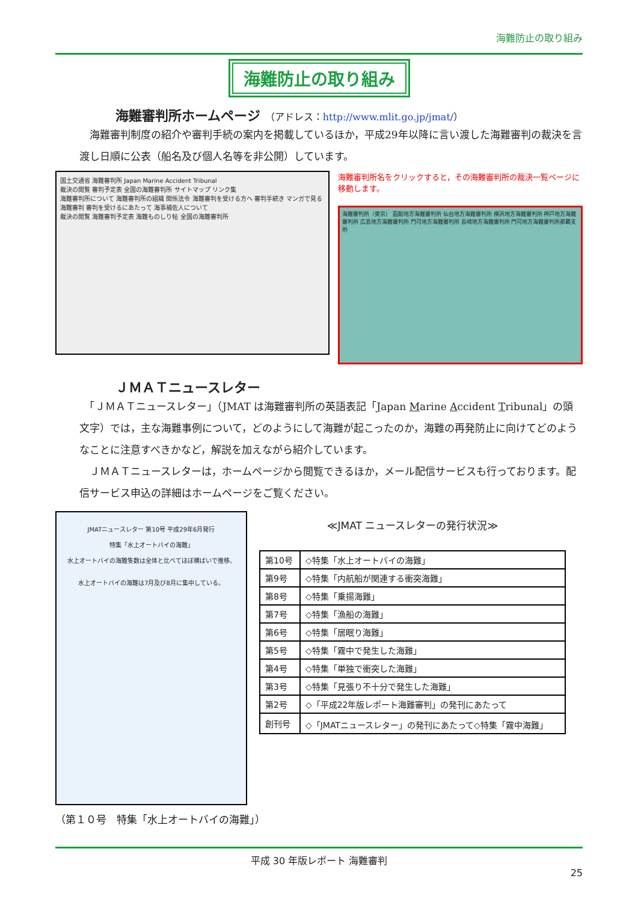海難防止の取り組み
海難防止の取り組み
海難審判所ホームページ （アドレス：http://www.mlit.go.jp/jmat/）
　海難審判制度の紹介や審判手続の案内を掲載しているほか，平成29年以降に言い渡した海難審判の裁決を言渡し日順に公表（船名及び個人名等を非公開）しています。
国土交通省 海難審判所 Japan Marine Accident Tribunal
裁決の閲覧 審判予定表 全国の海難審判所 サイトマップ リンク集
海難審判所について 海難審判所の組織 関係法令 海難審判を受ける方へ 審判手続き マンガで見る海難審判 審判を受けるにあたって 海事補佐人について
裁決の閲覧 海難審判予定表 海難ものしり帖 全国の海難審判所
海難審判所名をクリックすると，その海難審判所の裁決一覧ページに移動します。
海難審判所（東京） 函館地方海難審判所 仙台地方海難審判所 横浜地方海難審判所 神戸地方海難審判所 広島地方海難審判所 門司地方海難審判所 長崎地方海難審判所 門司地方海難審判所那覇支所
ＪＭＡＴニュースレター
　「ＪＭＡＴニュースレター」（JMAT は海難審判所の英語表記「Japan Marine Accident Tribunal」の頭文字）では，主な海難事例について，どのようにして海難が起こったのか，海難の再発防止に向けてどのようなことに注意すべきかなど，解説を加えながら紹介しています。
　ＪＭＡＴニュースレターは，ホームページから閲覧できるほか，メール配信サービスも行っております。配信サービス申込の詳細はホームページをご覧ください。
JMATニュースレター 第10号 平成29年6月発行
特集「水上オートバイの海難」
水上オートバイの海難隻数は全体と比べてほぼ横ばいで推移。
水上オートバイの海難は7月及び8月に集中している。
≪JMAT ニュースレターの発行状況≫
| 第10号 | ◇特集「水上オートバイの海難」 |
| 第9号 | ◇特集「内航船が関連する衝突海難」 |
| 第8号 | ◇特集「乗揚海難」 |
| 第7号 | ◇特集「漁船の海難」 |
| 第6号 | ◇特集「居眠り海難」 |
| 第5号 | ◇特集「霧中で発生した海難」 |
| 第4号 | ◇特集「単独で衝突した海難」 |
| 第3号 | ◇特集「見張り不十分で発生した海難」 |
| 第2号 | ◇「平成22年版レポート海難審判」の発刊にあたって |
| 創刊号 | ◇「JMATニュースレター」の発刊にあたって◇特集「霧中海難」 |
（第１０号　特集「水上オートバイの海難」）
平成 30 年版レポート 海難審判
25